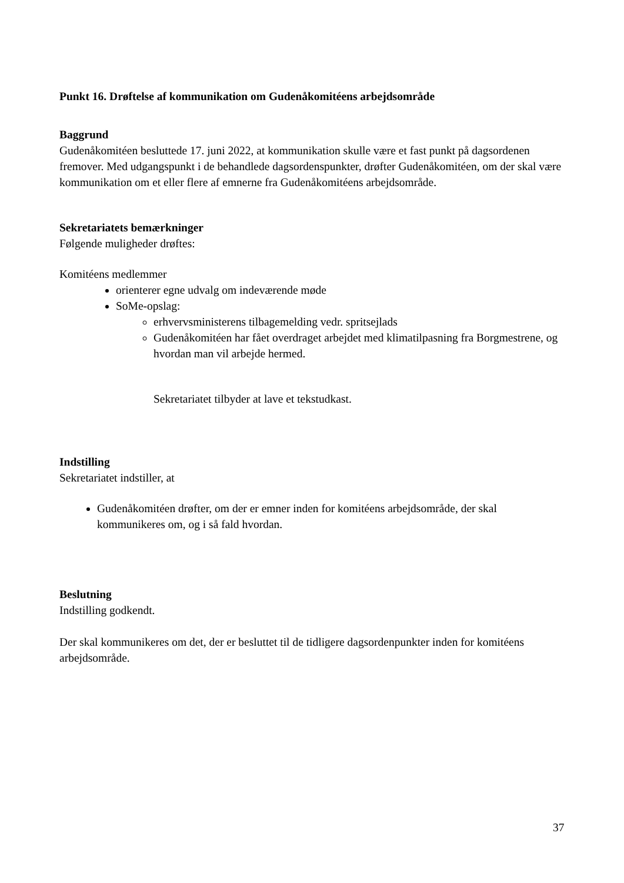Punkt 16. Drøftelse af kommunikation om Gudenåkomitéens arbejdsområde
Baggrund
Gudenåkomitéen besluttede 17. juni 2022, at kommunikation skulle være et fast punkt på dagsordenen fremover. Med udgangspunkt i de behandlede dagsordenspunkter, drøfter Gudenåkomitéen, om der skal være kommunikation om et eller flere af emnerne fra Gudenåkomitéens arbejdsområde.
Sekretariatets bemærkninger
Følgende muligheder drøftes:
Komitéens medlemmer
orienterer egne udvalg om indeværende møde
SoMe-opslag:
erhvervsministerens tilbagemelding vedr. spritsejlads
Gudenåkomitéen har fået overdraget arbejdet med klimatilpasning fra Borgmestrene, og hvordan man vil arbejde hermed.
Sekretariatet tilbyder at lave et tekstudkast.
Indstilling
Sekretariatet indstiller, at
Gudenåkomitéen drøfter, om der er emner inden for komitéens arbejdsområde, der skal kommunikeres om, og i så fald hvordan.
Beslutning
Indstilling godkendt.
Der skal kommunikeres om det, der er besluttet til de tidligere dagsordenpunkter inden for komitéens arbejdsområde.
37